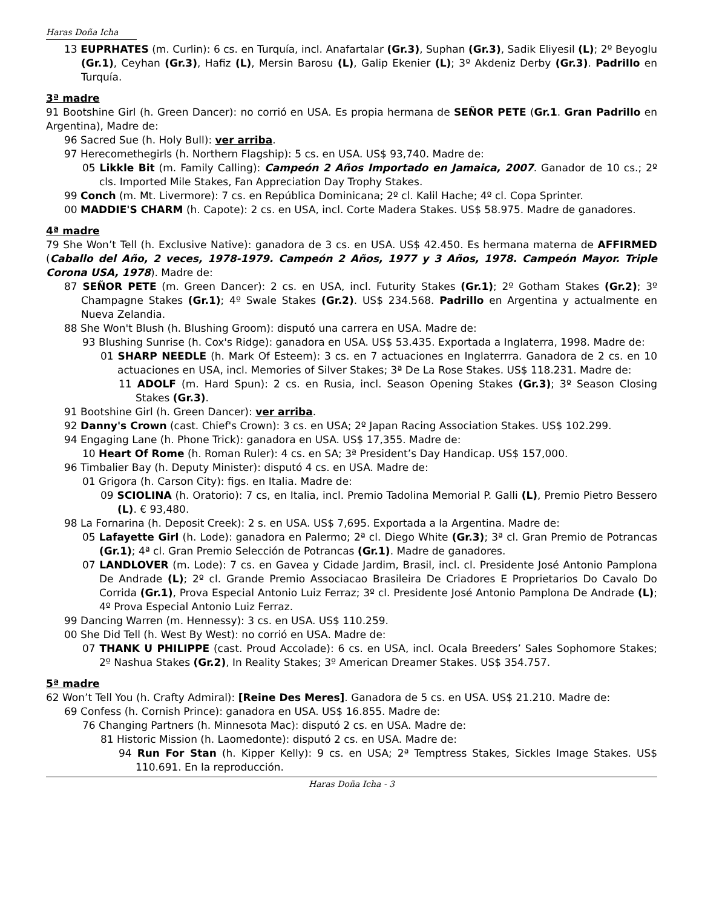Haras Doña Icha
13 EUPRHATES (m. Curlin): 6 cs. en Turquía, incl. Anafartalar (Gr.3), Suphan (Gr.3), Sadik Eliyesil (L); 2º Beyoglu (Gr.1), Ceyhan (Gr.3), Hafiz (L), Mersin Barosu (L), Galip Ekenier (L); 3º Akdeniz Derby (Gr.3). Padrillo en Turquía.
3ª madre
91 Bootshine Girl (h. Green Dancer): no corrió en USA. Es propia hermana de SEÑOR PETE (Gr.1. Gran Padrillo en Argentina), Madre de:
96 Sacred Sue (h. Holy Bull): ver arriba.
97 Herecomethegirls (h. Northern Flagship): 5 cs. en USA. US$ 93,740. Madre de:
05 Likkle Bit (m. Family Calling): Campeón 2 Años Importado en Jamaica, 2007. Ganador de 10 cs.; 2º cls. Imported Mile Stakes, Fan Appreciation Day Trophy Stakes.
99 Conch (m. Mt. Livermore): 7 cs. en República Dominicana; 2º cl. Kalil Hache; 4º cl. Copa Sprinter.
00 MADDIE'S CHARM (h. Capote): 2 cs. en USA, incl. Corte Madera Stakes. US$ 58.975. Madre de ganadores.
4ª madre
79 She Won’t Tell (h. Exclusive Native): ganadora de 3 cs. en USA. US$ 42.450. Es hermana materna de AFFIRMED (Caballo del Año, 2 veces, 1978-1979. Campeón 2 Años, 1977 y 3 Años, 1978. Campeón Mayor. Triple Corona USA, 1978). Madre de:
87 SEÑOR PETE (m. Green Dancer): 2 cs. en USA, incl. Futurity Stakes (Gr.1); 2º Gotham Stakes (Gr.2); 3º Champagne Stakes (Gr.1); 4º Swale Stakes (Gr.2). US$ 234.568. Padrillo en Argentina y actualmente en Nueva Zelandia.
88 She Won't Blush (h. Blushing Groom): disputó una carrera en USA. Madre de:
93 Blushing Sunrise (h. Cox's Ridge): ganadora en USA. US$ 53.435. Exportada a Inglaterra, 1998. Madre de:
01 SHARP NEEDLE (h. Mark Of Esteem): 3 cs. en 7 actuaciones en Inglaterrra. Ganadora de 2 cs. en 10 actuaciones en USA, incl. Memories of Silver Stakes; 3ª De La Rose Stakes. US$ 118.231. Madre de:
11 ADOLF (m. Hard Spun): 2 cs. en Rusia, incl. Season Opening Stakes (Gr.3); 3º Season Closing Stakes (Gr.3).
91 Bootshine Girl (h. Green Dancer): ver arriba.
92 Danny's Crown (cast. Chief's Crown): 3 cs. en USA; 2º Japan Racing Association Stakes. US$ 102.299.
94 Engaging Lane (h. Phone Trick): ganadora en USA. US$ 17,355. Madre de:
10 Heart Of Rome (h. Roman Ruler): 4 cs. en SA; 3ª President’s Day Handicap. US$ 157,000.
96 Timbalier Bay (h. Deputy Minister): disputó 4 cs. en USA. Madre de:
01 Grigora (h. Carson City): figs. en Italia. Madre de:
09 SCIOLINA (h. Oratorio): 7 cs, en Italia, incl. Premio Tadolina Memorial P. Galli (L), Premio Pietro Bessero (L). € 93,480.
98 La Fornarina (h. Deposit Creek): 2 s. en USA. US$ 7,695. Exportada a la Argentina. Madre de:
05 Lafayette Girl (h. Lode): ganadora en Palermo; 2ª cl. Diego White (Gr.3); 3ª cl. Gran Premio de Potrancas (Gr.1); 4ª cl. Gran Premio Selección de Potrancas (Gr.1). Madre de ganadores.
07 LANDLOVER (m. Lode): 7 cs. en Gavea y Cidade Jardim, Brasil, incl. cl. Presidente José Antonio Pamplona De Andrade (L); 2º cl. Grande Premio Associacao Brasileira De Criadores E Proprietarios Do Cavalo Do Corrida (Gr.1), Prova Especial Antonio Luiz Ferraz; 3º cl. Presidente José Antonio Pamplona De Andrade (L); 4º Prova Especial Antonio Luiz Ferraz.
99 Dancing Warren (m. Hennessy): 3 cs. en USA. US$ 110.259.
00 She Did Tell (h. West By West): no corrió en USA. Madre de:
07 THANK U PHILIPPE (cast. Proud Accolade): 6 cs. en USA, incl. Ocala Breeders’ Sales Sophomore Stakes; 2º Nashua Stakes (Gr.2), In Reality Stakes; 3º American Dreamer Stakes. US$ 354.757.
5ª madre
62 Won’t Tell You (h. Crafty Admiral): [Reine Des Meres]. Ganadora de 5 cs. en USA. US$ 21.210. Madre de:
69 Confess (h. Cornish Prince): ganadora en USA. US$ 16.855. Madre de:
76 Changing Partners (h. Minnesota Mac): disputó 2 cs. en USA. Madre de:
81 Historic Mission (h. Laomedonte): disputó 2 cs. en USA. Madre de:
94 Run For Stan (h. Kipper Kelly): 9 cs. en USA; 2ª Temptress Stakes, Sickles Image Stakes. US$ 110.691. En la reproducción.
Haras Doña Icha - 3